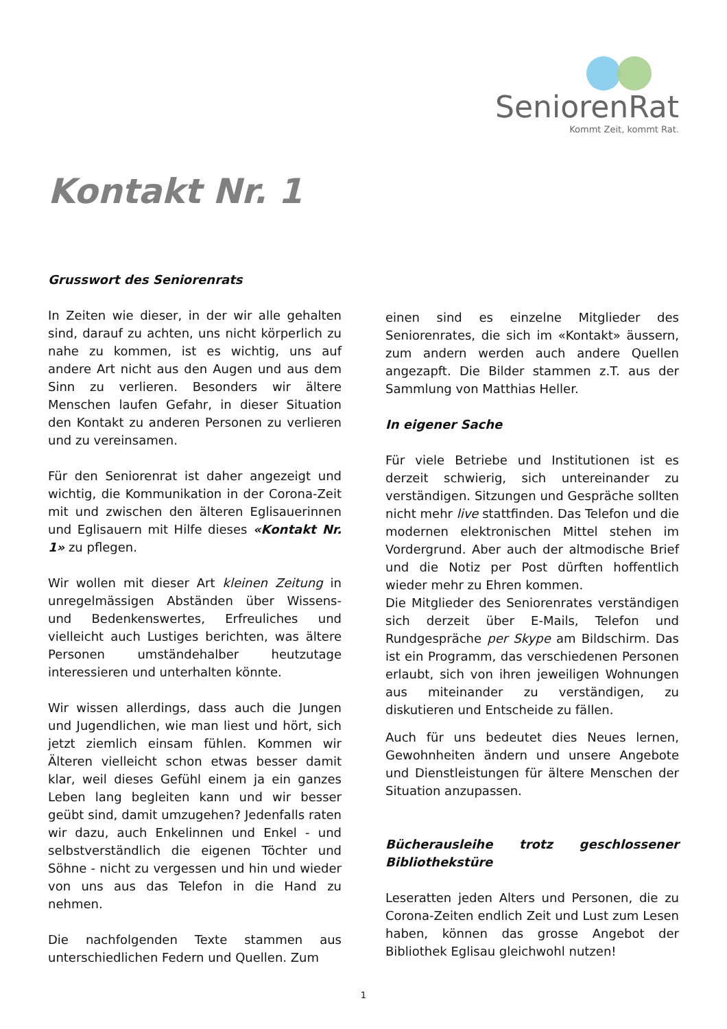SeniorenRat
Kommt Zeit, kommt Rat.
Kontakt Nr. 1
Grusswort des Seniorenrats
In Zeiten wie dieser, in der wir alle gehalten sind, darauf zu achten, uns nicht körperlich zu nahe zu kommen, ist es wichtig, uns auf andere Art nicht aus den Augen und aus dem Sinn zu verlieren. Besonders wir ältere Menschen laufen Gefahr, in dieser Situation den Kontakt zu anderen Personen zu verlieren und zu vereinsamen.
Für den Seniorenrat ist daher angezeigt und wichtig, die Kommunikation in der Corona-Zeit mit und zwischen den älteren Eglisauerinnen und Eglisauern mit Hilfe dieses «Kontakt Nr. 1» zu pflegen.
Wir wollen mit dieser Art kleinen Zeitung in unregelmässigen Abständen über Wissens- und Bedenkenswertes, Erfreuliches und vielleicht auch Lustiges berichten, was ältere Personen umständehalber heutzutage interessieren und unterhalten könnte.
Wir wissen allerdings, dass auch die Jungen und Jugendlichen, wie man liest und hört, sich jetzt ziemlich einsam fühlen. Kommen wir Älteren vielleicht schon etwas besser damit klar, weil dieses Gefühl einem ja ein ganzes Leben lang begleiten kann und wir besser geübt sind, damit umzugehen? Jedenfalls raten wir dazu, auch Enkelinnen und Enkel - und selbstverständlich die eigenen Töchter und Söhne - nicht zu vergessen und hin und wieder von uns aus das Telefon in die Hand zu nehmen.
Die nachfolgenden Texte stammen aus unterschiedlichen Federn und Quellen. Zum
einen sind es einzelne Mitglieder des Seniorenrates, die sich im «Kontakt» äussern, zum andern werden auch andere Quellen angezapft. Die Bilder stammen z.T. aus der Sammlung von Matthias Heller.
In eigener Sache
Für viele Betriebe und Institutionen ist es derzeit schwierig, sich untereinander zu verständigen. Sitzungen und Gespräche sollten nicht mehr live stattfinden. Das Telefon und die modernen elektronischen Mittel stehen im Vordergrund. Aber auch der altmodische Brief und die Notiz per Post dürften hoffentlich wieder mehr zu Ehren kommen.
Die Mitglieder des Seniorenrates verständigen sich derzeit über E-Mails, Telefon und Rundgespräche per Skype am Bildschirm. Das ist ein Programm, das verschiedenen Personen erlaubt, sich von ihren jeweiligen Wohnungen aus miteinander zu verständigen, zu diskutieren und Entscheide zu fällen.
Auch für uns bedeutet dies Neues lernen, Gewohnheiten ändern und unsere Angebote und Dienstleistungen für ältere Menschen der Situation anzupassen.
Bücherausleihe trotz geschlossener Bibliothekstüre
Leseratten jeden Alters und Personen, die zu Corona-Zeiten endlich Zeit und Lust zum Lesen haben, können das grosse Angebot der Bibliothek Eglisau gleichwohl nutzen!
1